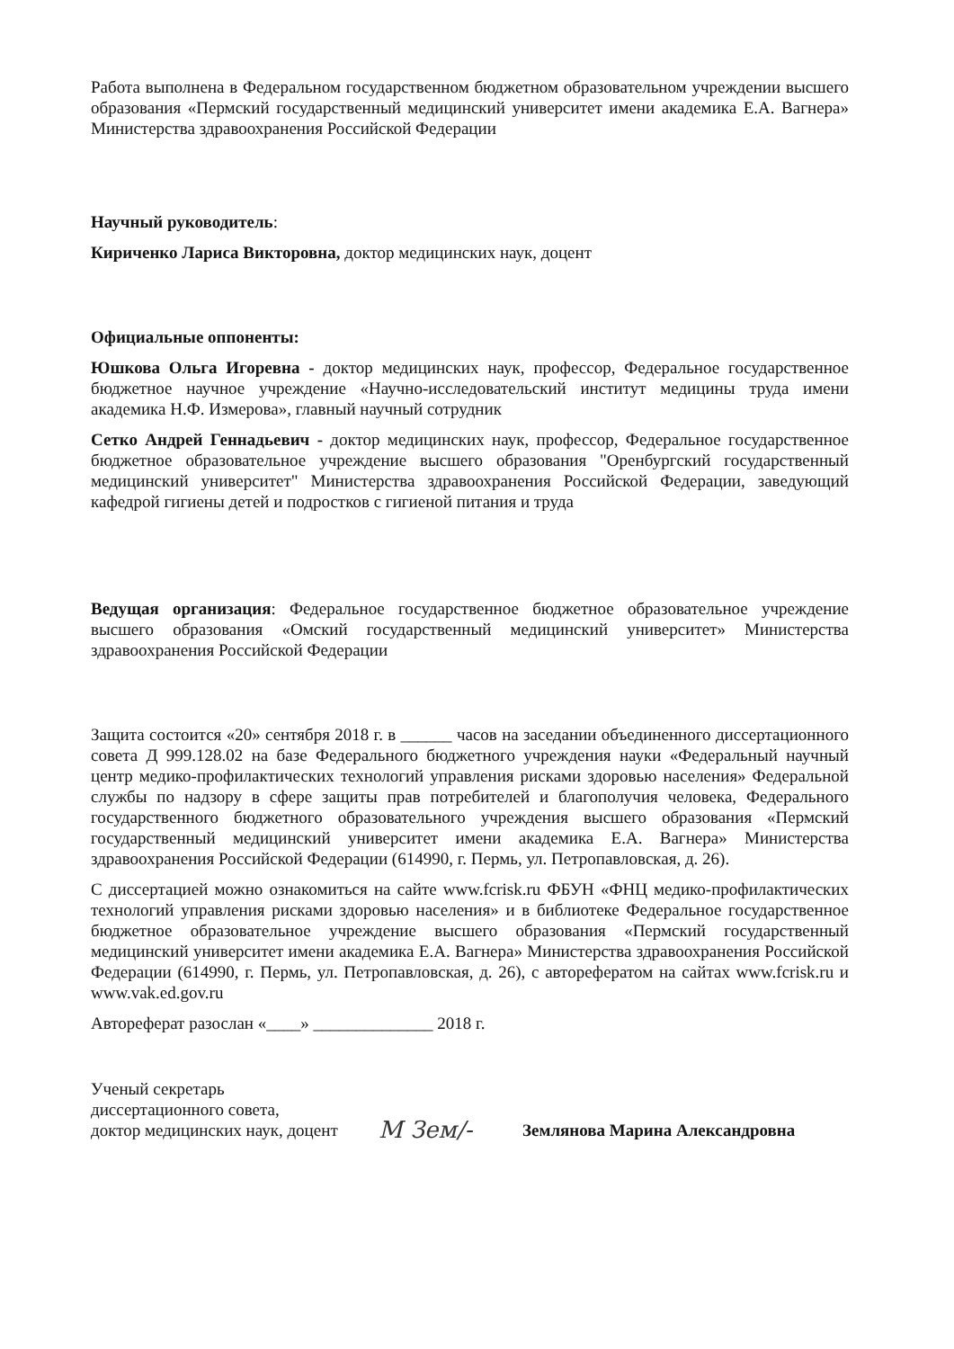Работа выполнена в Федеральном государственном бюджетном образовательном учреждении высшего образования «Пермский государственный медицинский университет имени академика Е.А. Вагнера» Министерства здравоохранения Российской Федерации
Научный руководитель:
Кириченко Лариса Викторовна, доктор медицинских наук, доцент
Официальные оппоненты:
Юшкова Ольга Игоревна - доктор медицинских наук, профессор, Федеральное государственное бюджетное научное учреждение «Научно-исследовательский институт медицины труда имени академика Н.Ф. Измерова», главный научный сотрудник
Сетко Андрей Геннадьевич - доктор медицинских наук, профессор, Федеральное государственное бюджетное образовательное учреждение высшего образования "Оренбургский государственный медицинский университет" Министерства здравоохранения Российской Федерации, заведующий кафедрой гигиены детей и подростков с гигиеной питания и труда
Ведущая организация: Федеральное государственное бюджетное образовательное учреждение высшего образования «Омский государственный медицинский университет» Министерства здравоохранения Российской Федерации
Защита состоится «20» сентября 2018 г. в ______ часов на заседании объединенного диссертационного совета Д 999.128.02 на базе Федерального бюджетного учреждения науки «Федеральный научный центр медико-профилактических технологий управления рисками здоровью населения» Федеральной службы по надзору в сфере защиты прав потребителей и благополучия человека, Федерального государственного бюджетного образовательного учреждения высшего образования «Пермский государственный медицинский университет имени академика Е.А. Вагнера» Министерства здравоохранения Российской Федерации (614990, г. Пермь, ул. Петропавловская, д. 26).
С диссертацией можно ознакомиться на сайте www.fcrisk.ru ФБУН «ФНЦ медико-профилактических технологий управления рисками здоровью населения» и в библиотеке Федеральное государственное бюджетное образовательное учреждение высшего образования «Пермский государственный медицинский университет имени академика Е.А. Вагнера» Министерства здравоохранения Российской Федерации (614990, г. Пермь, ул. Петропавловская, д. 26), с авторефератом на сайтах www.fcrisk.ru и www.vak.ed.gov.ru
Автореферат разослан «____» ______________ 2018 г.
Ученый секретарь
диссертационного совета,
доктор медицинских наук, доцент
M Зем/-
Землянова Марина Александровна